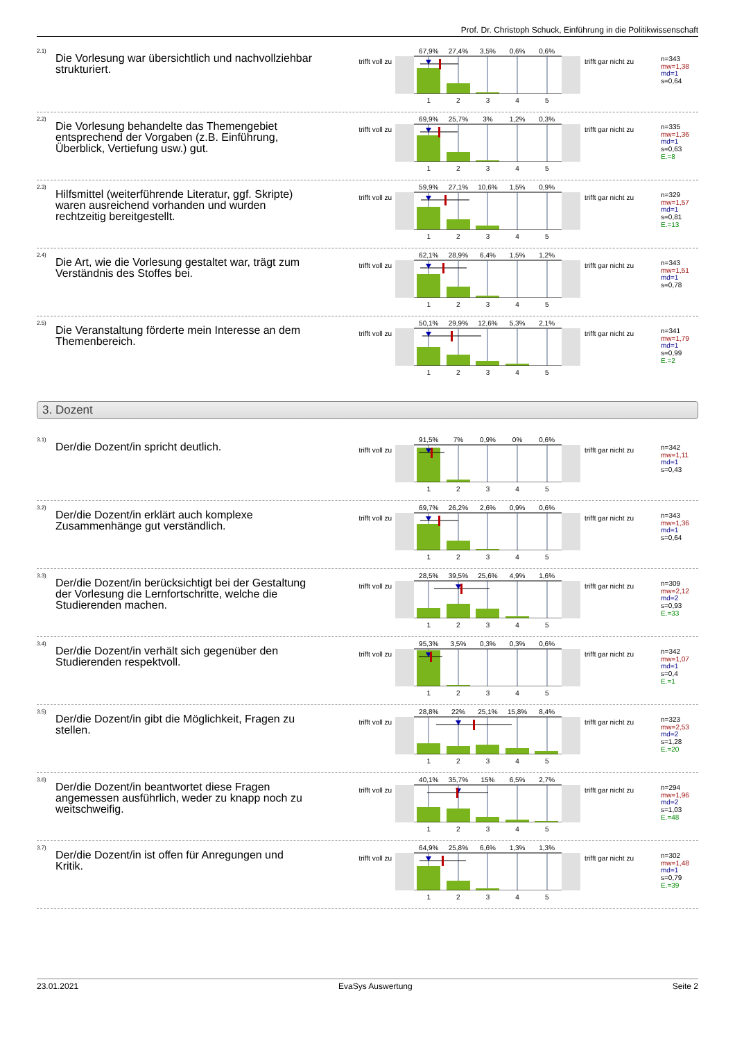Prof. Dr. Christoph Schuck, Einführung in die Politikwissenschaft
<sup>2.1)</sup>
Die Vorlesung war übersichtlich und nachvollziehbar strukturiert.
trifft voll zu
67,9% 27,4% 3,5% 0,6% 0,6%
12345
trifft gar nicht zu
n=343
mw=1,38
md=1
s=0,64
<sup>2.2)</sup>
Die Vorlesung behandelte das Themengebiet entsprechend der Vorgaben (z.B. Einführung, Überblick, Vertiefung usw.) gut.
trifft voll zu
69,9% 25,7% 3% 1,2% 0,3%
12345
trifft gar nicht zu
n=335
mw=1,36
md=1
s=0,63
E.=8
<sup>2.3)</sup>
Hilfsmittel (weiterführende Literatur, ggf. Skripte) waren ausreichend vorhanden und wurden rechtzeitig bereitgestellt.
trifft voll zu
59,9% 27,1% 10,6% 1,5% 0,9%
12345
trifft gar nicht zu
n=329
mw=1,57
md=1
s=0,81
E.=13
<sup>2.4)</sup>
Die Art, wie die Vorlesung gestaltet war, trägt zum Verständnis des Stoffes bei.
trifft voll zu
62,1% 28,9% 6,4% 1,5% 1,2%
12345
trifft gar nicht zu
n=343
mw=1,51
md=1
s=0,78
<sup>2.5)</sup>
Die Veranstaltung förderte mein Interesse an dem Themenbereich.
trifft voll zu
50,1% 29,9% 12,6% 5,3% 2,1%
12345
trifft gar nicht zu
n=341
mw=1,79
md=1
s=0,99
E.=2
3. Dozent
<sup>3.1)</sup>
Der/die Dozent/in spricht deutlich.
trifft voll zu
91,5% 7% 0,9% 0% 0,6%
12345
trifft gar nicht zu
n=342
mw=1,11
md=1
s=0,43
<sup>3.2)</sup>
Der/die Dozent/in erklärt auch komplexe Zusammenhänge gut verständlich.
trifft voll zu
69,7% 26,2% 2,6% 0,9% 0,6%
12345
trifft gar nicht zu
n=343
mw=1,36
md=1
s=0,64
<sup>3.3)</sup>
Der/die Dozent/in berücksichtigt bei der Gestaltung der Vorlesung die Lernfortschritte, welche die Studierenden machen.
trifft voll zu
28,5% 39,5% 25,6% 4,9% 1,6%
12345
trifft gar nicht zu
n=309
mw=2,12
md=2
s=0,93
E.=33
<sup>3.4)</sup>
Der/die Dozent/in verhält sich gegenüber den Studierenden respektvoll.
trifft voll zu
95,3% 3,5% 0,3% 0,3% 0,6%
12345
trifft gar nicht zu
n=342
mw=1,07
md=1
s=0,4
E.=1
<sup>3.5)</sup>
Der/die Dozent/in gibt die Möglichkeit, Fragen zu stellen.
trifft voll zu
28,8% 22% 25,1% 15,8% 8,4%
12345
trifft gar nicht zu
n=323
mw=2,53
md=2
s=1,28
E.=20
<sup>3.6)</sup>
Der/die Dozent/in beantwortet diese Fragen angemessen ausführlich, weder zu knapp noch zu weitschweifig.
trifft voll zu
40,1% 35,7% 15% 6,5% 2,7%
12345
trifft gar nicht zu
n=294
mw=1,96
md=2
s=1,03
E.=48
<sup>3.7)</sup>
Der/die Dozent/in ist offen für Anregungen und Kritik.
trifft voll zu
64,9% 25,8% 6,6% 1,3% 1,3%
12345
trifft gar nicht zu
n=302
mw=1,48
md=1
s=0,79
E.=39
23.01.2021 EvaSys Auswertung Seite 2